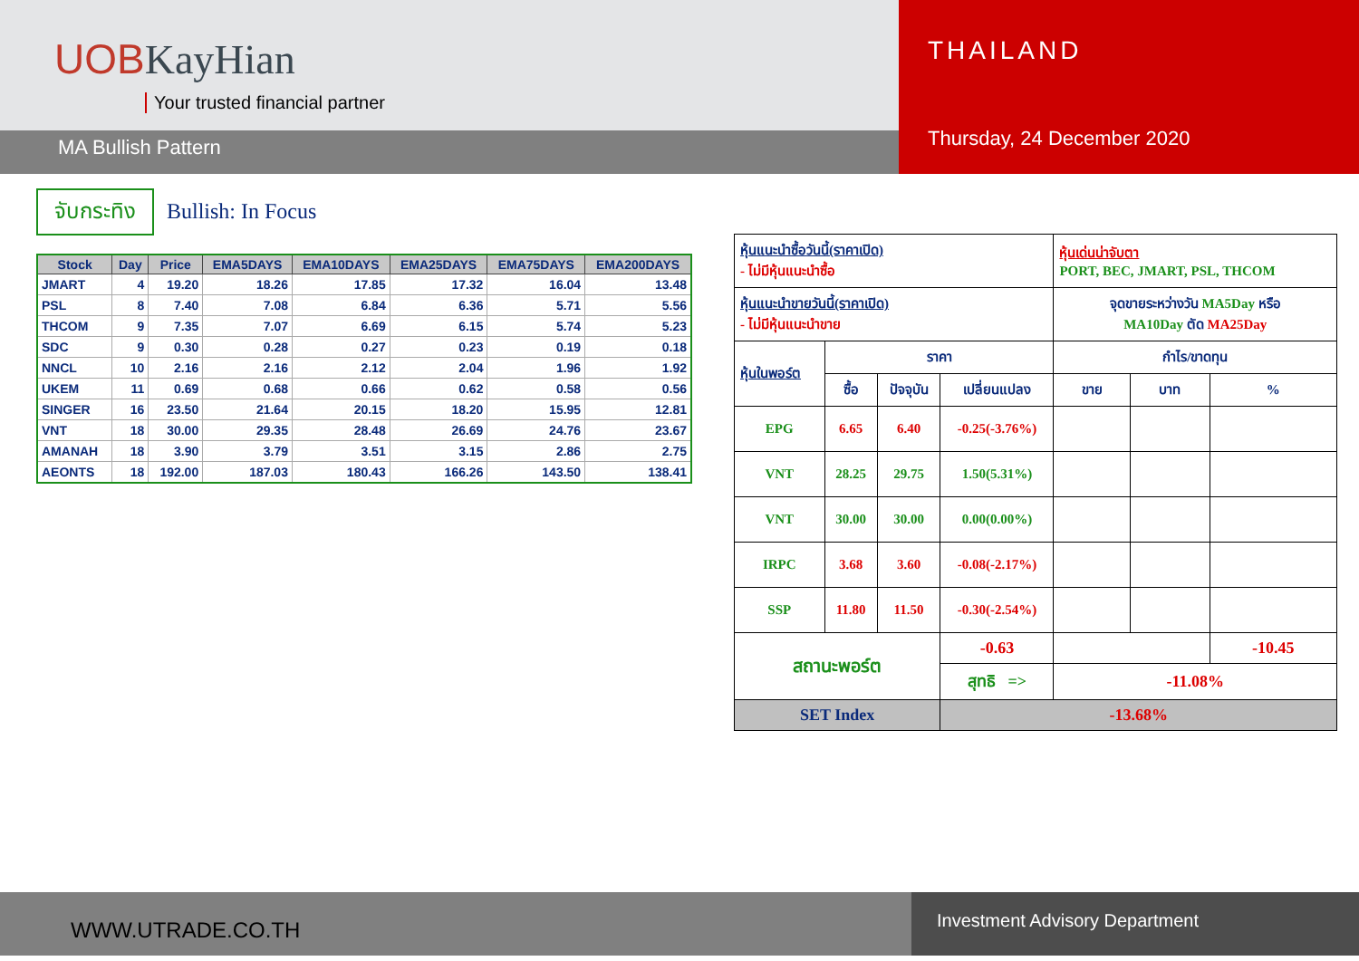UOBKayHian
Your trusted financial partner
MA Bullish Pattern
THAILAND
Thursday, 24 December 2020
จับกระทิง Bullish: In Focus
| Stock | Day | Price | EMA5DAYS | EMA10DAYS | EMA25DAYS | EMA75DAYS | EMA200DAYS |
| --- | --- | --- | --- | --- | --- | --- | --- |
| JMART | 4 | 19.20 | 18.26 | 17.85 | 17.32 | 16.04 | 13.48 |
| PSL | 8 | 7.40 | 7.08 | 6.84 | 6.36 | 5.71 | 5.56 |
| THCOM | 9 | 7.35 | 7.07 | 6.69 | 6.15 | 5.74 | 5.23 |
| SDC | 9 | 0.30 | 0.28 | 0.27 | 0.23 | 0.19 | 0.18 |
| NNCL | 10 | 2.16 | 2.16 | 2.12 | 2.04 | 1.96 | 1.92 |
| UKEM | 11 | 0.69 | 0.68 | 0.66 | 0.62 | 0.58 | 0.56 |
| SINGER | 16 | 23.50 | 21.64 | 20.15 | 18.20 | 15.95 | 12.81 |
| VNT | 18 | 30.00 | 29.35 | 28.48 | 26.69 | 24.76 | 23.67 |
| AMANAH | 18 | 3.90 | 3.79 | 3.51 | 3.15 | 2.86 | 2.75 |
| AEONTS | 18 | 192.00 | 187.03 | 180.43 | 166.26 | 143.50 | 138.41 |
| หุ้นแนะนำซื้อวันนี้(ราคาเปิด) - ไม่มีหุ้นแนะนำซื้อ | | | | หุ้นเด่นน่าจับตา PORT, BEC, JMART, PSL, THCOM | | |
| หุ้นแนะนำขายวันนี้(ราคาเปิด) - ไม่มีหุ้นแนะนำขาย | | | | จุดขายระหว่างวัน MA5Day หรือ MA10Day ตัด MA25Day | | |
| หุ้นในพอร์ต | ราคา | | | กำไร/ขาดทุน | | |
| | ซื้อ | ปัจจุบัน | เปลี่ยนแปลง | ขาย | บาท | % |
| EPG | 6.65 | 6.40 | -0.25(-3.76%) | | | |
| VNT | 28.25 | 29.75 | 1.50(5.31%) | | | |
| VNT | 30.00 | 30.00 | 0.00(0.00%) | | | |
| IRPC | 3.68 | 3.60 | -0.08(-2.17%) | | | |
| SSP | 11.80 | 11.50 | -0.30(-2.54%) | | | |
| สถานะพอร์ต | | | -0.63 | | | -10.45 |
| | | | สุทธิ => | -11.08% | | |
| SET Index | | | -13.68% | | | |
WWW.UTRADE.CO.TH
Investment Advisory Department